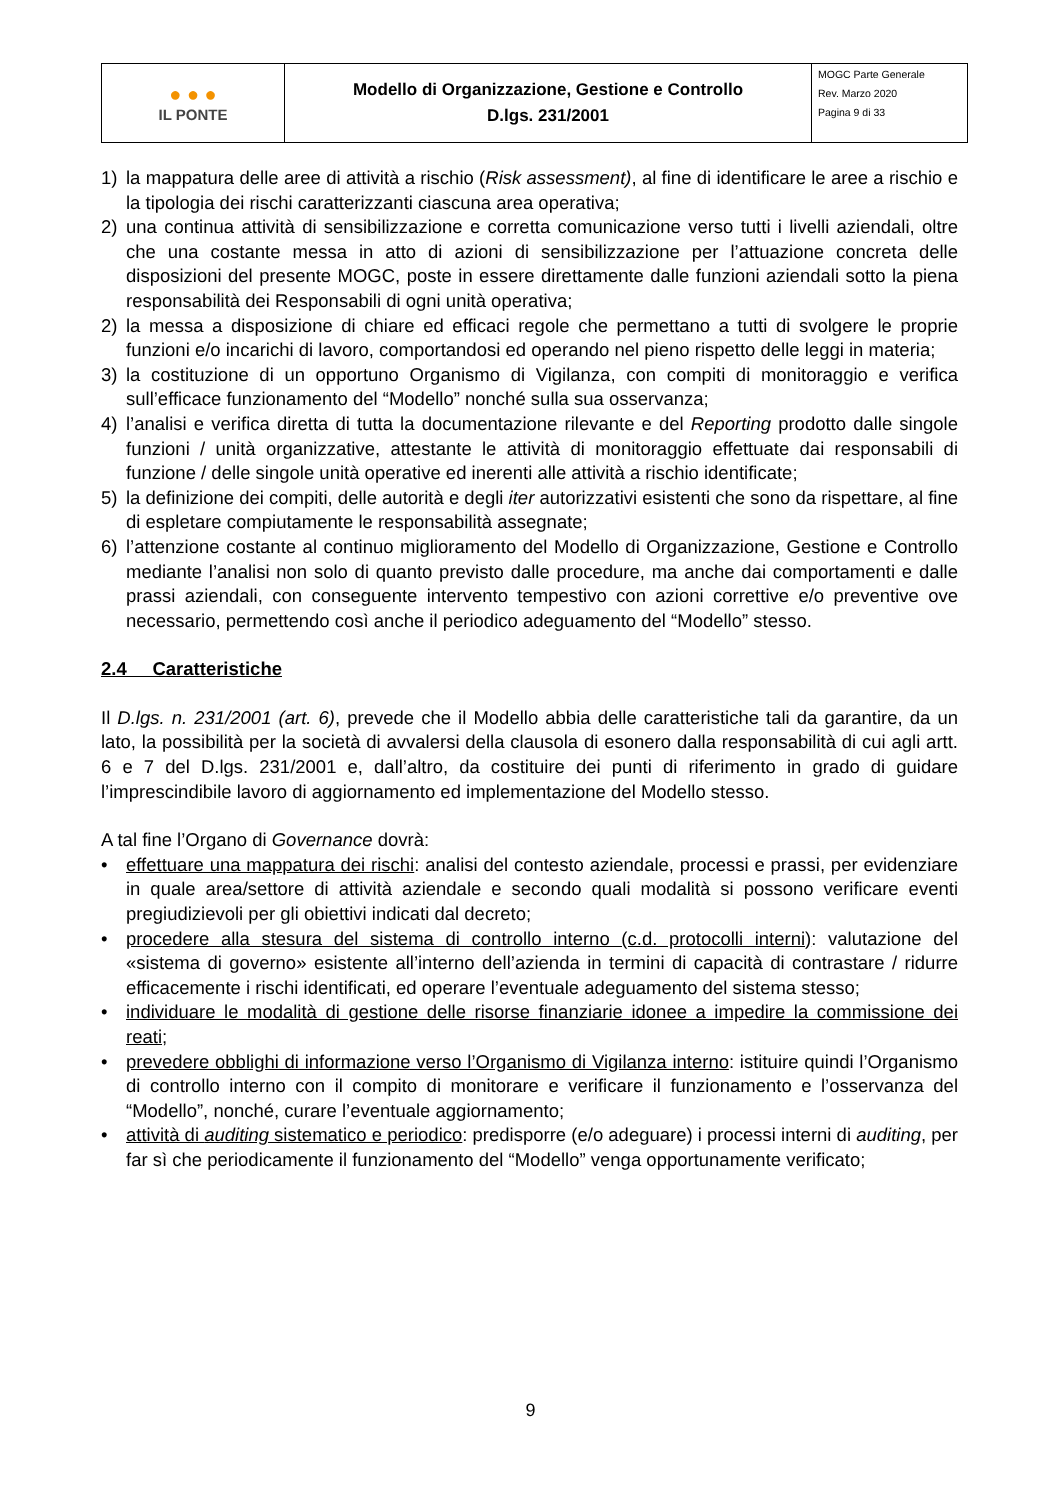| ● ● ● IL PONTE | Modello di Organizzazione, Gestione e Controllo D.lgs. 231/2001 | MOGC Parte Generale Rev. Marzo 2020 Pagina 9 di 33 |
1) la mappatura delle aree di attività a rischio (Risk assessment), al fine di identificare le aree a rischio e la tipologia dei rischi caratterizzanti ciascuna area operativa;
2) una continua attività di sensibilizzazione e corretta comunicazione verso tutti i livelli aziendali, oltre che una costante messa in atto di azioni di sensibilizzazione per l’attuazione concreta delle disposizioni del presente MOGC, poste in essere direttamente dalle funzioni aziendali sotto la piena responsabilità dei Responsabili di ogni unità operativa;
2) la messa a disposizione di chiare ed efficaci regole che permettano a tutti di svolgere le proprie funzioni e/o incarichi di lavoro, comportandosi ed operando nel pieno rispetto delle leggi in materia;
3) la costituzione di un opportuno Organismo di Vigilanza, con compiti di monitoraggio e verifica sull’efficace funzionamento del “Modello” nonché sulla sua osservanza;
4) l’analisi e verifica diretta di tutta la documentazione rilevante e del Reporting prodotto dalle singole funzioni / unità organizzative, attestante le attività di monitoraggio effettuate dai responsabili di funzione / delle singole unità operative ed inerenti alle attività a rischio identificate;
5) la definizione dei compiti, delle autorità e degli iter autorizzativi esistenti che sono da rispettare, al fine di espletare compiutamente le responsabilità assegnate;
6) l’attenzione costante al continuo miglioramento del Modello di Organizzazione, Gestione e Controllo mediante l’analisi non solo di quanto previsto dalle procedure, ma anche dai comportamenti e dalle prassi aziendali, con conseguente intervento tempestivo con azioni correttive e/o preventive ove necessario, permettendo così anche il periodico adeguamento del “Modello” stesso.
2.4 Caratteristiche
Il D.lgs. n. 231/2001 (art. 6), prevede che il Modello abbia delle caratteristiche tali da garantire, da un lato, la possibilità per la società di avvalersi della clausola di esonero dalla responsabilità di cui agli artt. 6 e 7 del D.lgs. 231/2001 e, dall’altro, da costituire dei punti di riferimento in grado di guidare l’imprescindibile lavoro di aggiornamento ed implementazione del Modello stesso.
A tal fine l’Organo di Governance dovrà:
• effettuare una mappatura dei rischi: analisi del contesto aziendale, processi e prassi, per evidenziare in quale area/settore di attività aziendale e secondo quali modalità si possono verificare eventi pregiudizievoli per gli obiettivi indicati dal decreto;
• procedere alla stesura del sistema di controllo interno (c.d. protocolli interni): valutazione del «sistema di governo» esistente all’interno dell’azienda in termini di capacità di contrastare / ridurre efficacemente i rischi identificati, ed operare l’eventuale adeguamento del sistema stesso;
• individuare le modalità di gestione delle risorse finanziarie idonee a impedire la commissione dei reati;
• prevedere obblighi di informazione verso l’Organismo di Vigilanza interno: istituire quindi l’Organismo di controllo interno con il compito di monitorare e verificare il funzionamento e l’osservanza del “Modello”, nonché, curare l’eventuale aggiornamento;
• attività di auditing sistematico e periodico: predisporre (e/o adeguare) i processi interni di auditing, per far sì che periodicamente il funzionamento del “Modello” venga opportunamente verificato;
9